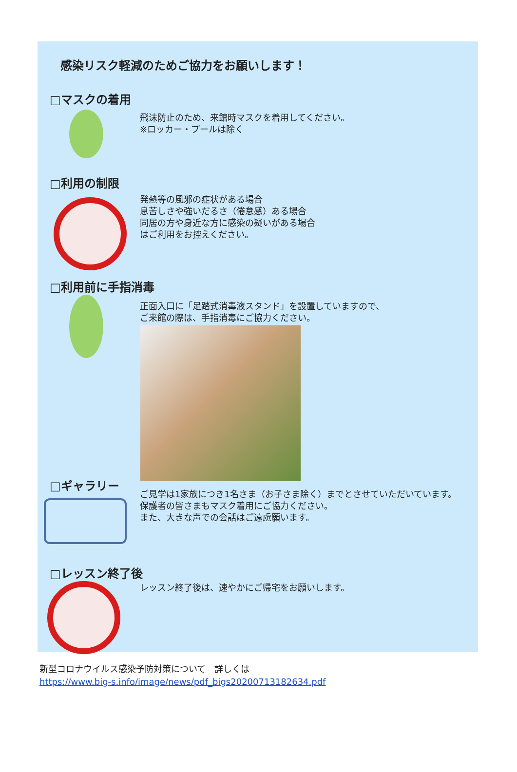感染リスク軽減のためご協力をお願いします！
□マスクの着用
飛沫防止のため、来館時マスクを着用してください。
※ロッカー・プールは除く
□利用の制限
発熱等の風邪の症状がある場合
息苦しさや強いだるさ（倦怠感）ある場合
同居の方や身近な方に感染の疑いがある場合
はご利用をお控えください。
□利用前に手指消毒
正面入口に「足踏式消毒液スタンド」を設置していますので、
ご来館の際は、手指消毒にご協力ください。
□ギャラリー
ご見学は1家族につき1名さま（お子さま除く）までとさせていただいています。
保護者の皆さまもマスク着用にご協力ください。
また、大きな声での会話はご遠慮願います。
□レッスン終了後
レッスン終了後は、速やかにご帰宅をお願いします。
新型コロナウイルス感染予防対策について　詳しくは
https://www.big-s.info/image/news/pdf_bigs20200713182634.pdf